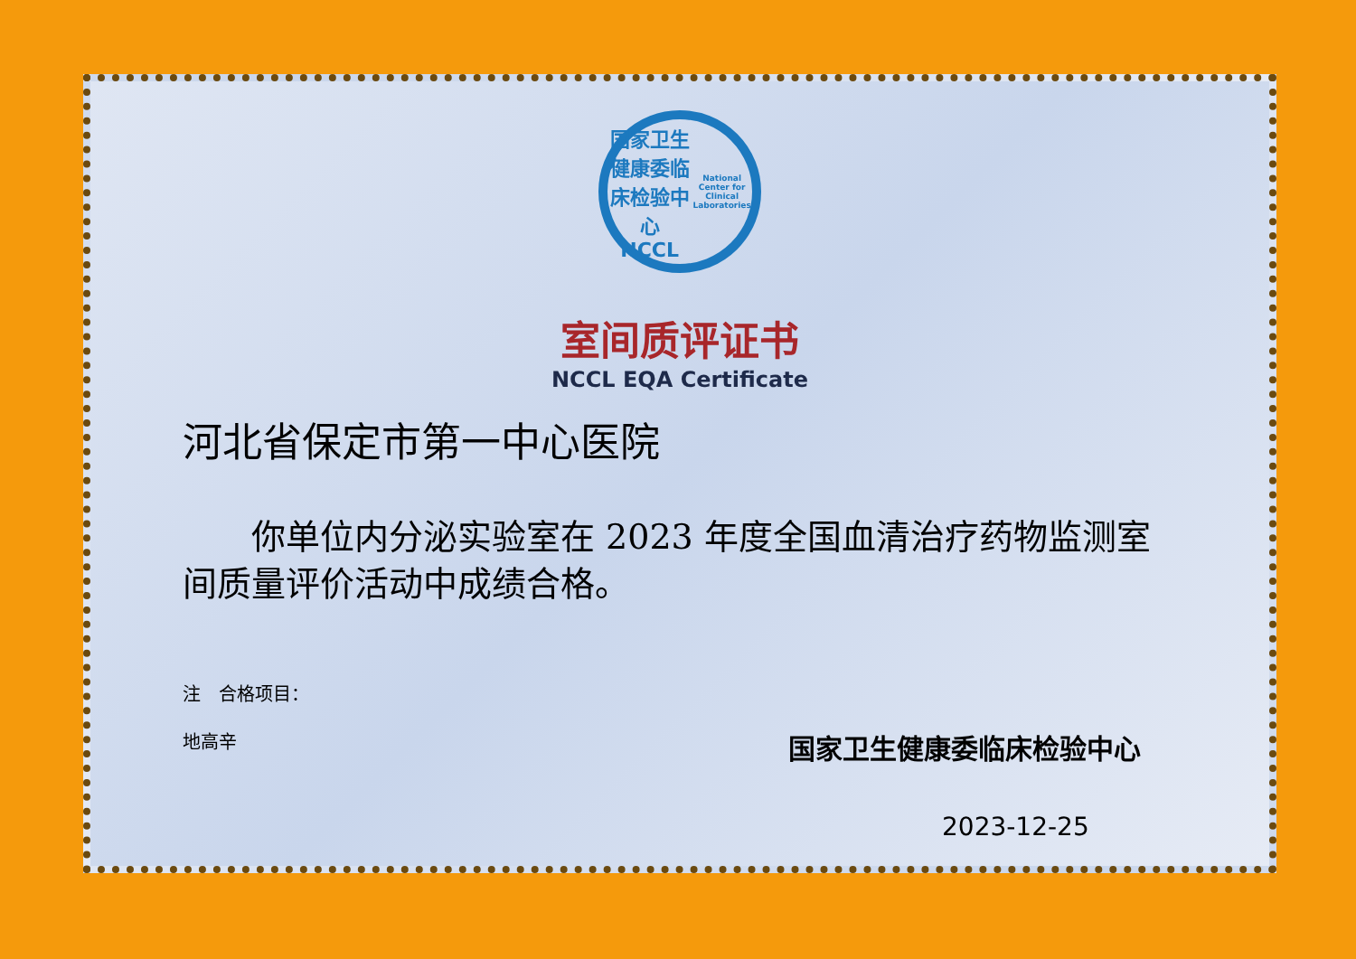国家卫生健康委临床检验中心
NCCL
National Center for Clinical Laboratories
室间质评证书
NCCL EQA Certificate
河北省保定市第一中心医院
你单位内分泌实验室在 2023 年度全国血清治疗药物监测室间质量评价活动中成绩合格。
注　合格项目：
地高辛
国家卫生健康委临床检验中心
2023-12-25